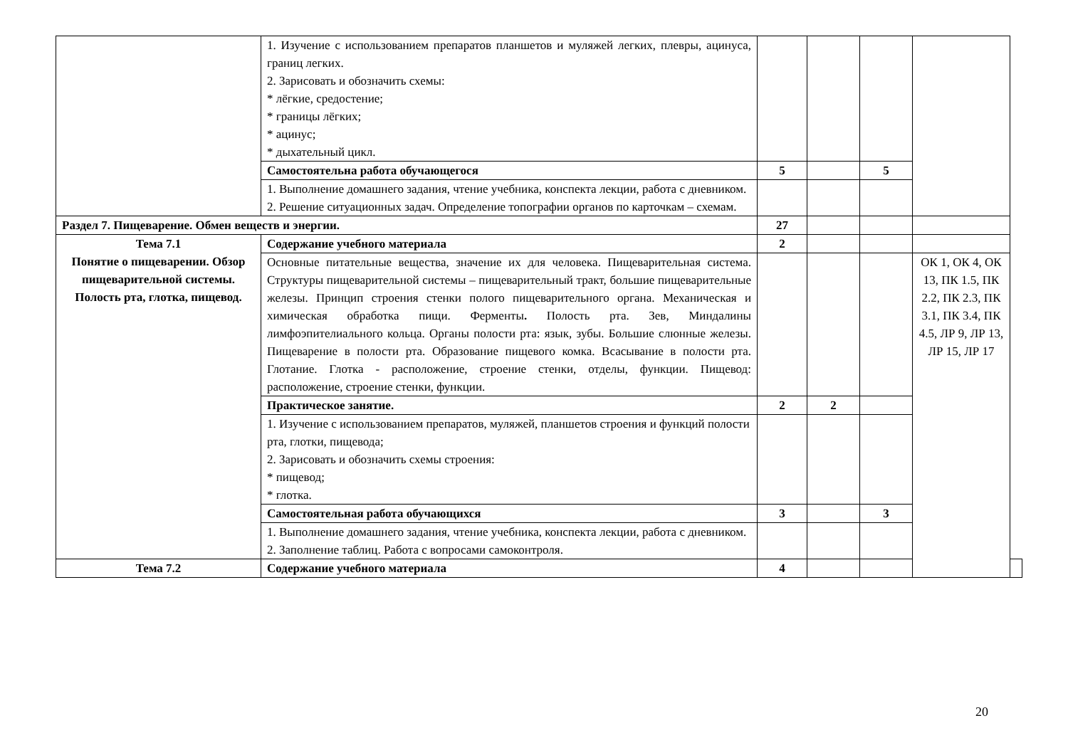| | 1. Изучение с использованием препаратов планшетов и муляжей легких, плевры, ацинуса, границ легких. 2. Зарисовать и обозначить схемы: * лёгкие, средостение; * границы лёгких; * ацинус; * дыхательный цикл. | | | | | |
| | Самостоятельна работа обучающегося | 5 | | 5 | | |
| | 1. Выполнение домашнего задания, чтение учебника, конспекта лекции, работа с дневником. 2. Решение ситуационных задач. Определение топографии органов по карточкам – схемам. | | | | | |
| Раздел 7. Пищеварение. Обмен веществ и энергии. | | 27 | | | | |
| Тема 7.1 Понятие о пищеварении. Обзор пищеварительной системы. Полость рта, глотка, пищевод. | Содержание учебного материала | 2 | | | | |
| | Основные питательные вещества, значение их для человека. Пищеварительная система. Структуры пищеварительной системы – пищеварительный тракт, большие пищеварительные железы. Принцип строения стенки полого пищеварительного органа. Механическая и химическая обработка пищи. Ферменты . Полость рта. Зев, Миндалины лимфоэпителиального кольца. Органы полости рта: язык, зубы. Большие слюнные железы. Пищеварение в полости рта. Образование пищевого комка. Всасывание в полости рта. Глотание. Глотка - расположение, строение стенки, отделы, функции. Пищевод: расположение, строение стенки, функции. | | | | ОК 1, ОК 4, ОК 13, ПК 1.5, ПК 2.2, ПК 2.3, ПК 3.1, ПК 3.4, ПК 4.5, ЛР 9, ЛР 13, ЛР 15, ЛР 17 | |
| | Практическое занятие. | 2 | 2 | | | |
| | 1. Изучение с использованием препаратов, муляжей, планшетов строения и функций полости рта, глотки, пищевода; 2. Зарисовать и обозначить схемы строения: * пищевод; * глотка. | | | | | |
| | Самостоятельная работа обучающихся | 3 | | 3 | | |
| | 1. Выполнение домашнего задания, чтение учебника, конспекта лекции, работа с дневником. 2. Заполнение таблиц. Работа с вопросами самоконтроля. | | | | | |
| Тема 7.2 | Содержание учебного материала | 4 | | | | |
20